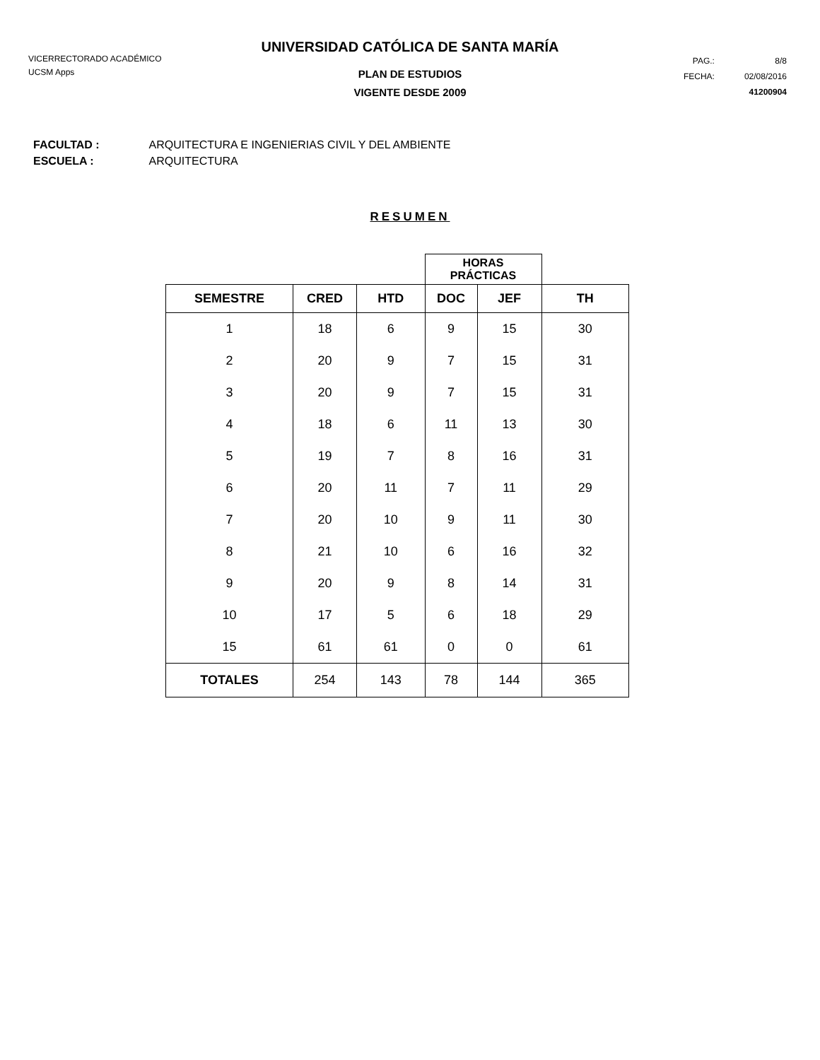UNIVERSIDAD CATÓLICA DE SANTA MARÍA
VICERRECTORADO ACADÉMICO
UCSM Apps
| PAG.: | 8/8 |
| FECHA: | 02/08/2016 |
| | 41200904 |
PLAN DE ESTUDIOS
VIGENTE DESDE 2009
FACULTAD : ARQUITECTURA E INGENIERIAS CIVIL Y DEL AMBIENTE
ESCUELA : ARQUITECTURA
RESUMEN
| | | | HORAS PRÁCTICAS | | |
| --- | --- | --- | --- | --- | --- |
| SEMESTRE | CRED | HTD | DOC | JEF | TH |
| 1 | 18 | 6 | 9 | 15 | 30 |
| 2 | 20 | 9 | 7 | 15 | 31 |
| 3 | 20 | 9 | 7 | 15 | 31 |
| 4 | 18 | 6 | 11 | 13 | 30 |
| 5 | 19 | 7 | 8 | 16 | 31 |
| 6 | 20 | 11 | 7 | 11 | 29 |
| 7 | 20 | 10 | 9 | 11 | 30 |
| 8 | 21 | 10 | 6 | 16 | 32 |
| 9 | 20 | 9 | 8 | 14 | 31 |
| 10 | 17 | 5 | 6 | 18 | 29 |
| 15 | 61 | 61 | 0 | 0 | 61 |
| TOTALES | 254 | 143 | 78 | 144 | 365 |